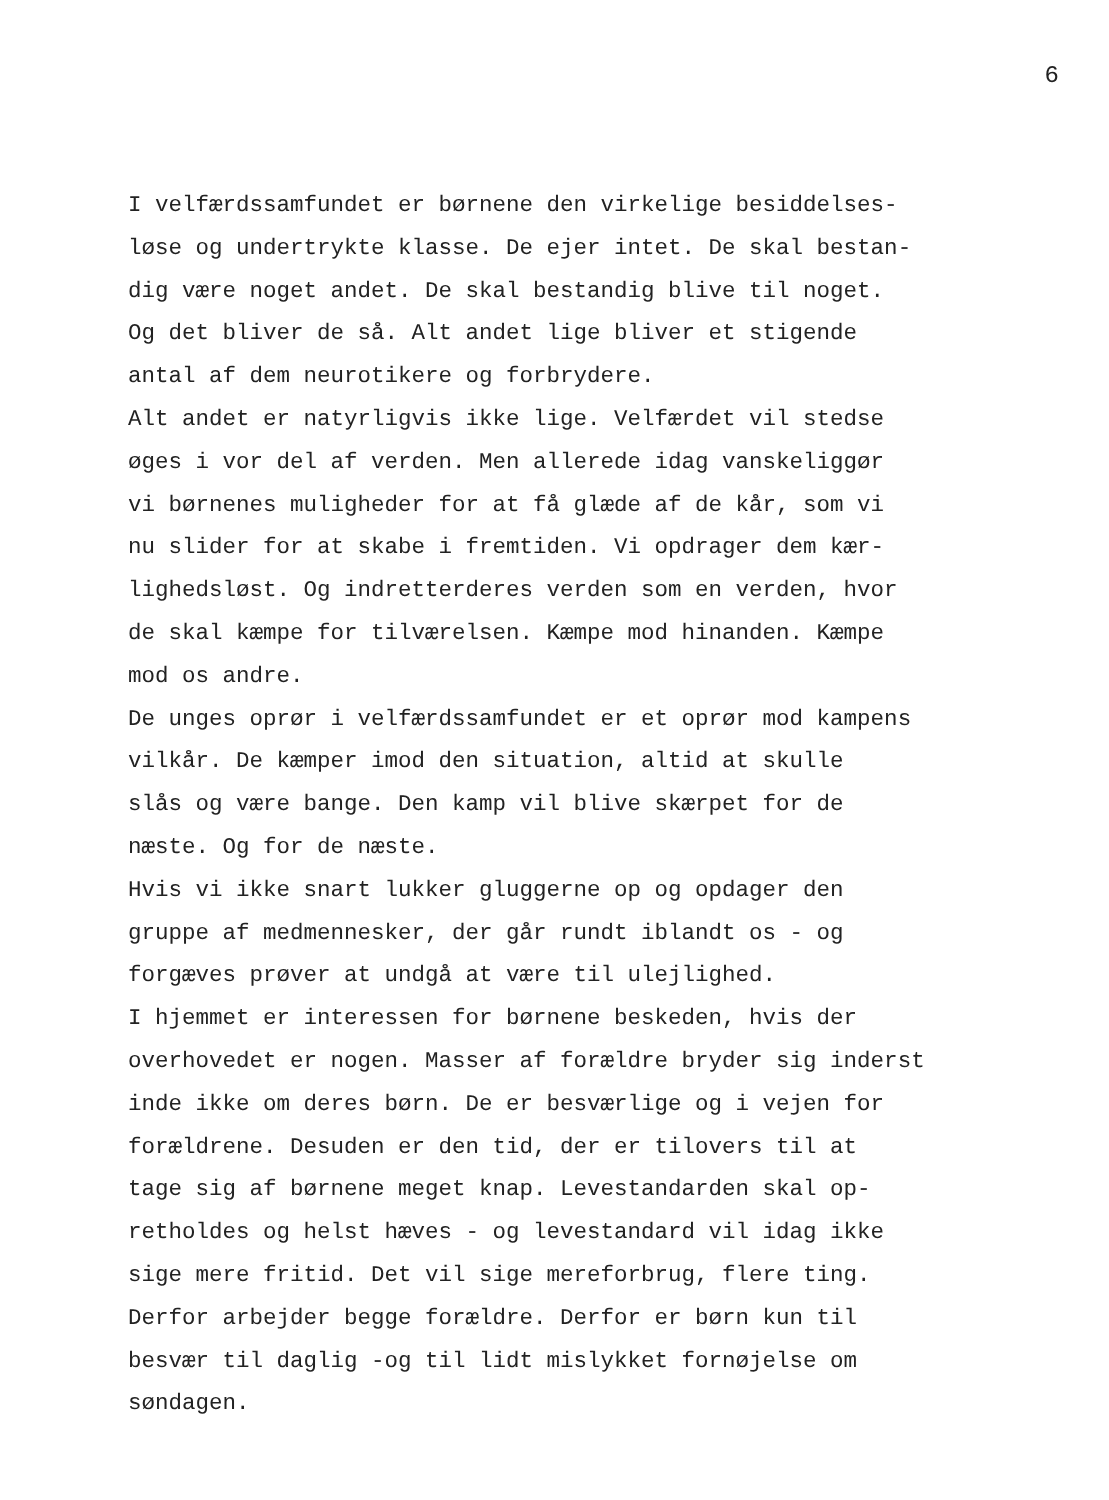6
I velfærdssamfundet er børnene den virkelige besiddelses-
løse og undertrykte klasse. De ejer intet. De skal bestan-
dig være noget andet. De skal bestandig blive til noget.
Og det bliver de så. Alt andet lige bliver et stigende
antal af dem neurotikere og forbrydere.
Alt andet er natyrligvis ikke lige. Velfærdet vil stedse
øges i vor del af verden. Men allerede idag vanskeliggør
vi børnenes muligheder for at få glæde af de kår, som vi
nu slider for at skabe i fremtiden. Vi opdrager dem kær-
lighedsløst. Og indretterderes verden som en verden, hvor
de skal kæmpe for tilværelsen. Kæmpe mod hinanden. Kæmpe
mod os andre.
De unges oprør i velfærdssamfundet er et oprør mod kampens
vilkår. De kæmper imod den situation, altid at skulle
slås og være bange. Den kamp vil blive skærpet for de
næste. Og for de næste.
Hvis vi ikke snart lukker gluggerne op og opdager den
gruppe af medmennesker, der går rundt iblandt os - og
forgæves prøver at undgå at være til ulejlighed.
I hjemmet er interessen for børnene beskeden, hvis der
overhovedet er nogen. Masser af forældre bryder sig inderst
inde ikke om deres børn. De er besværlige og i vejen for
forældrene. Desuden er den tid, der er tilovers til at
tage sig af børnene meget knap. Levestandarden skal op-
retholdes og helst hæves - og levestandard vil idag ikke
sige mere fritid. Det vil sige mereforbrug, flere ting.
Derfor arbejder begge forældre. Derfor er børn kun til
besvær til daglig -og til lidt mislykket fornøjelse om
søndagen.